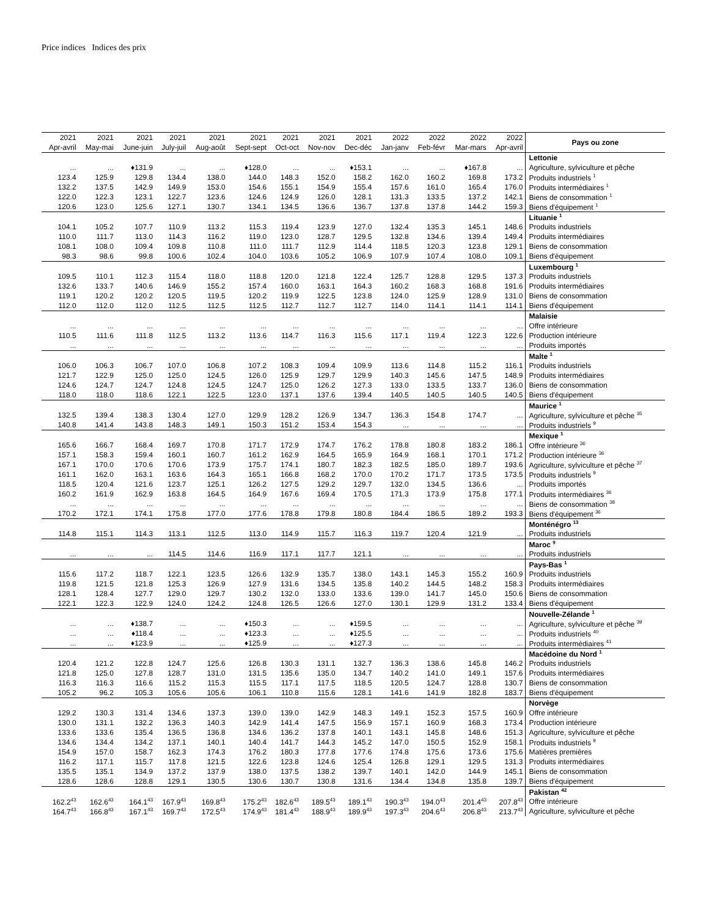Price indices Indices des prix
| 2021 | 2021 | 2021 | 2021 | 2021 | 2021 | 2021 | 2021 | 2021 | 2022 | 2022 | 2022 | 2022 | Pays ou zone |
| --- | --- | --- | --- | --- | --- | --- | --- | --- | --- | --- | --- | --- | --- |
| Apr-avril | May-mai | June-juin | July-juil | Aug-août | Sept-sept | Oct-oct | Nov-nov | Dec-déc | Jan-janv | Feb-févr | Mar-mars | Apr-avril | |
| | | | | | | | | | | | | | Lettonie |
| ... | ... | ♦131.9 | ... | ... | ♦128.0 | ... | ... | ♦153.1 | ... | ... | ♦167.8 | ... | Agriculture, sylviculture et pêche |
| 123.4 | 125.9 | 129.8 | 134.4 | 138.0 | 144.0 | 148.3 | 152.0 | 158.2 | 162.0 | 160.2 | 169.8 | 173.2 | Produits industriels <sup>1</sup> |
| 132.2 | 137.5 | 142.9 | 149.9 | 153.0 | 154.6 | 155.1 | 154.9 | 155.4 | 157.6 | 161.0 | 165.4 | 176.0 | Produits intermédiaires <sup>1</sup> |
| 122.0 | 122.3 | 123.1 | 122.7 | 123.6 | 124.6 | 124.9 | 126.0 | 128.1 | 131.3 | 133.5 | 137.2 | 142.1 | Biens de consommation <sup>1</sup> |
| 120.6 | 123.0 | 125.6 | 127.1 | 130.7 | 134.1 | 134.5 | 136.6 | 136.7 | 137.8 | 137.8 | 144.2 | 159.3 | Biens d'équipement <sup>1</sup> |
| | | | | | | | | | | | | | Lituanie <sup>1</sup> |
| 104.1 | 105.2 | 107.7 | 110.9 | 113.2 | 115.3 | 119.4 | 123.9 | 127.0 | 132.4 | 135.3 | 145.1 | 148.6 | Produits industriels |
| 110.0 | 111.7 | 113.0 | 114.3 | 116.2 | 119.0 | 123.0 | 128.7 | 129.5 | 132.8 | 134.6 | 139.4 | 149.4 | Produits intermédiaires |
| 108.1 | 108.0 | 109.4 | 109.8 | 110.8 | 111.0 | 111.7 | 112.9 | 114.4 | 118.5 | 120.3 | 123.8 | 129.1 | Biens de consommation |
| 98.3 | 98.6 | 99.8 | 100.6 | 102.4 | 104.0 | 103.6 | 105.2 | 106.9 | 107.9 | 107.4 | 108.0 | 109.1 | Biens d'équipement |
| | | | | | | | | | | | | | Luxembourg <sup>1</sup> |
| 109.5 | 110.1 | 112.3 | 115.4 | 118.0 | 118.8 | 120.0 | 121.8 | 122.4 | 125.7 | 128.8 | 129.5 | 137.3 | Produits industriels |
| 132.6 | 133.7 | 140.6 | 146.9 | 155.2 | 157.4 | 160.0 | 163.1 | 164.3 | 160.2 | 168.3 | 168.8 | 191.6 | Produits intermédiaires |
| 119.1 | 120.2 | 120.2 | 120.5 | 119.5 | 120.2 | 119.9 | 122.5 | 123.8 | 124.0 | 125.9 | 128.9 | 131.0 | Biens de consommation |
| 112.0 | 112.0 | 112.0 | 112.5 | 112.5 | 112.5 | 112.7 | 112.7 | 112.7 | 114.0 | 114.1 | 114.1 | 114.1 | Biens d'équipement |
| | | | | | | | | | | | | | Malaisie |
| ... | ... | ... | ... | ... | ... | ... | ... | ... | ... | ... | ... | ... | Offre intérieure |
| 110.5 | 111.6 | 111.8 | 112.5 | 113.2 | 113.6 | 114.7 | 116.3 | 115.6 | 117.1 | 119.4 | 122.3 | 122.6 | Production intérieure |
| ... | ... | ... | ... | ... | ... | ... | ... | ... | ... | ... | ... | ... | Produits importés |
| | | | | | | | | | | | | | Malte <sup>1</sup> |
| 106.0 | 106.3 | 106.7 | 107.0 | 106.8 | 107.2 | 108.3 | 109.4 | 109.9 | 113.6 | 114.8 | 115.2 | 116.1 | Produits industriels |
| 121.7 | 122.9 | 125.0 | 125.0 | 124.5 | 126.0 | 125.9 | 129.7 | 129.9 | 140.3 | 145.6 | 147.5 | 148.9 | Produits intermédiaires |
| 124.6 | 124.7 | 124.7 | 124.8 | 124.5 | 124.7 | 125.0 | 126.2 | 127.3 | 133.0 | 133.5 | 133.7 | 136.0 | Biens de consommation |
| 118.0 | 118.0 | 118.6 | 122.1 | 122.5 | 123.0 | 137.1 | 137.6 | 139.4 | 140.5 | 140.5 | 140.5 | 140.5 | Biens d'équipement |
| | | | | | | | | | | | | | Maurice <sup>1</sup> |
| 132.5 | 139.4 | 138.3 | 130.4 | 127.0 | 129.9 | 128.2 | 126.9 | 134.7 | 136.3 | 154.8 | 174.7 | ... | Agriculture, sylviculture et pêche <sup>35</sup> |
| 140.8 | 141.4 | 143.8 | 148.3 | 149.1 | 150.3 | 151.2 | 153.4 | 154.3 | ... | ... | ... | ... | Produits industriels <sup>9</sup> |
| | | | | | | | | | | | | | Mexique <sup>1</sup> |
| 165.6 | 166.7 | 168.4 | 169.7 | 170.8 | 171.7 | 172.9 | 174.7 | 176.2 | 178.8 | 180.8 | 183.2 | 186.1 | Offre intérieure <sup>36</sup> |
| 157.1 | 158.3 | 159.4 | 160.1 | 160.7 | 161.2 | 162.9 | 164.5 | 165.9 | 164.9 | 168.1 | 170.1 | 171.2 | Production intérieure <sup>36</sup> |
| 167.1 | 170.0 | 170.6 | 170.6 | 173.9 | 175.7 | 174.1 | 180.7 | 182.3 | 182.5 | 185.0 | 189.7 | 193.6 | Agriculture, sylviculture et pêche <sup>37</sup> |
| 161.1 | 162.0 | 163.1 | 163.6 | 164.3 | 165.1 | 166.8 | 168.2 | 170.0 | 170.2 | 171.7 | 173.5 | 173.5 | Produits industriels <sup>9</sup> |
| 118.5 | 120.4 | 121.6 | 123.7 | 125.1 | 126.2 | 127.5 | 129.2 | 129.7 | 132.0 | 134.5 | 136.6 | ... | Produits importés |
| 160.2 | 161.9 | 162.9 | 163.8 | 164.5 | 164.9 | 167.6 | 169.4 | 170.5 | 171.3 | 173.9 | 175.8 | 177.1 | Produits intermédiaires <sup>36</sup> |
| ... | ... | ... | ... | ... | ... | ... | ... | ... | ... | ... | ... | ... | Biens de consommation <sup>38</sup> |
| 170.2 | 172.1 | 174.1 | 175.8 | 177.0 | 177.6 | 178.8 | 179.8 | 180.8 | 184.4 | 186.5 | 189.2 | 193.3 | Biens d'équipement <sup>36</sup> |
| | | | | | | | | | | | | | Monténégro <sup>13</sup> |
| 114.8 | 115.1 | 114.3 | 113.1 | 112.5 | 113.0 | 114.9 | 115.7 | 116.3 | 119.7 | 120.4 | 121.9 | ... | Produits industriels |
| | | | | | | | | | | | | | Maroc <sup>9</sup> |
| ... | ... | ... | 114.5 | 114.6 | 116.9 | 117.1 | 117.7 | 121.1 | ... | ... | ... | ... | Produits industriels |
| | | | | | | | | | | | | | Pays-Bas <sup>1</sup> |
| 115.6 | 117.2 | 118.7 | 122.1 | 123.5 | 126.6 | 132.9 | 135.7 | 138.0 | 143.1 | 145.3 | 155.2 | 160.9 | Produits industriels |
| 119.8 | 121.5 | 121.8 | 125.3 | 126.9 | 127.9 | 131.6 | 134.5 | 135.8 | 140.2 | 144.5 | 148.2 | 158.3 | Produits intermédiaires |
| 128.1 | 128.4 | 127.7 | 129.0 | 129.7 | 130.2 | 132.0 | 133.0 | 133.6 | 139.0 | 141.7 | 145.0 | 150.6 | Biens de consommation |
| 122.1 | 122.3 | 122.9 | 124.0 | 124.2 | 124.8 | 126.5 | 126.6 | 127.0 | 130.1 | 129.9 | 131.2 | 133.4 | Biens d'équipement |
| | | | | | | | | | | | | | Nouvelle-Zélande <sup>1</sup> |
| ... | ... | ♦138.7 | ... | ... | ♦150.3 | ... | ... | ♦159.5 | ... | ... | ... | ... | Agriculture, sylviculture et pêche <sup>39</sup> |
| ... | ... | ♦118.4 | ... | ... | ♦123.3 | ... | ... | ♦125.5 | ... | ... | ... | ... | Produits industriels <sup>40</sup> |
| ... | ... | ♦123.9 | ... | ... | ♦125.9 | ... | ... | ♦127.3 | ... | ... | ... | ... | Produits intermédiaires <sup>41</sup> |
| | | | | | | | | | | | | | Macédoine du Nord <sup>1</sup> |
| 120.4 | 121.2 | 122.8 | 124.7 | 125.6 | 126.8 | 130.3 | 131.1 | 132.7 | 136.3 | 138.6 | 145.8 | 146.2 | Produits industriels |
| 121.8 | 125.0 | 127.8 | 128.7 | 131.0 | 131.5 | 135.6 | 135.0 | 134.7 | 140.2 | 141.0 | 149.1 | 157.6 | Produits intermédiaires |
| 116.3 | 116.3 | 116.6 | 115.2 | 115.3 | 115.5 | 117.1 | 117.5 | 118.5 | 120.5 | 124.7 | 128.8 | 130.7 | Biens de consommation |
| 105.2 | 96.2 | 105.3 | 105.6 | 105.6 | 106.1 | 110.8 | 115.6 | 128.1 | 141.6 | 141.9 | 182.8 | 183.7 | Biens d'équipement |
| | | | | | | | | | | | | | Norvège |
| 129.2 | 130.3 | 131.4 | 134.6 | 137.3 | 139.0 | 139.0 | 142.9 | 148.3 | 149.1 | 152.3 | 157.5 | 160.9 | Offre intérieure |
| 130.0 | 131.1 | 132.2 | 136.3 | 140.3 | 142.9 | 141.4 | 147.5 | 156.9 | 157.1 | 160.9 | 168.3 | 173.4 | Production intérieure |
| 133.6 | 133.6 | 135.4 | 136.5 | 136.8 | 134.6 | 136.2 | 137.8 | 140.1 | 143.1 | 145.8 | 148.6 | 151.3 | Agriculture, sylviculture et pêche |
| 134.6 | 134.4 | 134.2 | 137.1 | 140.1 | 140.4 | 141.7 | 144.3 | 145.2 | 147.0 | 150.5 | 152.9 | 158.1 | Produits industriels <sup>9</sup> |
| 154.9 | 157.0 | 158.7 | 162.3 | 174.3 | 176.2 | 180.3 | 177.8 | 177.6 | 174.8 | 175.6 | 173.6 | 175.6 | Matières premières |
| 116.2 | 117.1 | 115.7 | 117.8 | 121.5 | 122.6 | 123.8 | 124.6 | 125.4 | 126.8 | 129.1 | 129.5 | 131.3 | Produits intermédiaires |
| 135.5 | 135.1 | 134.9 | 137.2 | 137.9 | 138.0 | 137.5 | 138.2 | 139.7 | 140.1 | 142.0 | 144.9 | 145.1 | Biens de consommation |
| 128.6 | 128.6 | 128.8 | 129.1 | 130.5 | 130.6 | 130.7 | 130.8 | 131.6 | 134.4 | 134.8 | 135.8 | 139.7 | Biens d'équipement |
| | | | | | | | | | | | | | Pakistan <sup>42</sup> |
| 162.2<sup>43</sup> | 162.6<sup>43</sup> | 164.1<sup>43</sup> | 167.9<sup>43</sup> | 169.8<sup>43</sup> | 175.2<sup>43</sup> | 182.6<sup>43</sup> | 189.5<sup>43</sup> | 189.1<sup>43</sup> | 190.3<sup>43</sup> | 194.0<sup>43</sup> | 201.4<sup>43</sup> | 207.8<sup>43</sup> | Offre intérieure |
| 164.7<sup>43</sup> | 166.8<sup>43</sup> | 167.1<sup>43</sup> | 169.7<sup>43</sup> | 172.5<sup>43</sup> | 174.9<sup>43</sup> | 181.4<sup>43</sup> | 188.9<sup>43</sup> | 189.9<sup>43</sup> | 197.3<sup>43</sup> | 204.6<sup>43</sup> | 206.8<sup>43</sup> | 213.7<sup>43</sup> | Agriculture, sylviculture et pêche |